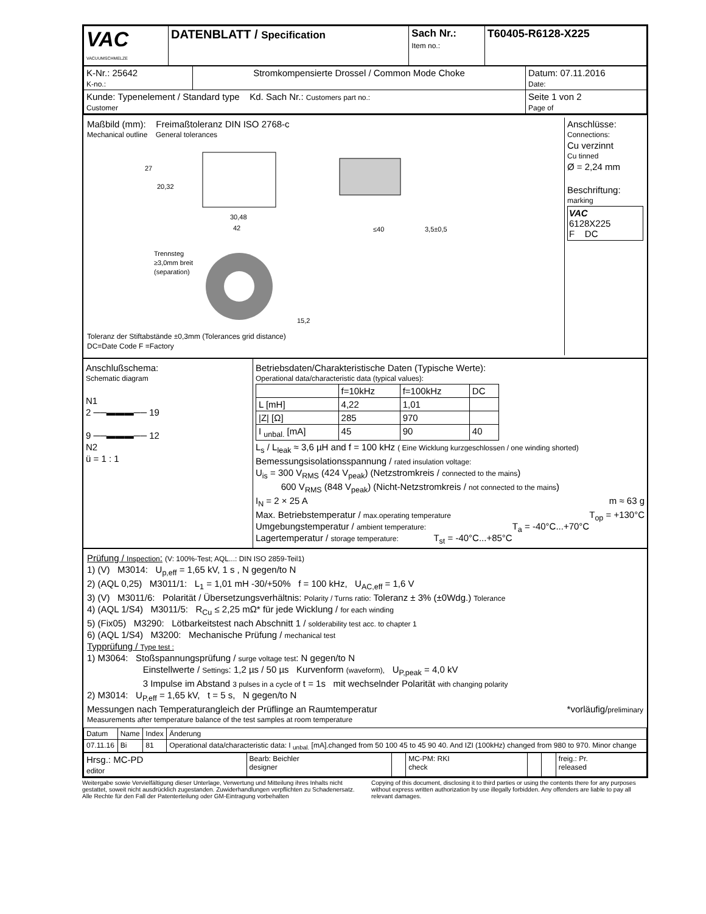| VAC VACUUMSCHMELZE | DATENBLATT / Specification | Sach Nr.: Item no.: | T60405-R6128-X225 |
| K-Nr.: 25642 K-no.: | Stromkompensierte Drossel / Common Mode Choke | Datum: 07.11.2016 Date: |
| Kunde: Typenelement / Standard type Kd. Sach Nr.: Customers part no.: Customer | | Seite 1 von 2 Page of |
Maßbild (mm): Freimaßtoleranz DIN ISO 2768-c
Mechanical outline General tolerances
27
20,32
30,48
42
≤40
3,5±0,5
15,2
Trennsteg
≥3,0mm breit
(separation)
Toleranz der Stiftabstände ±0,3mm (Tolerances grid distance)
DC=Date Code F =Factory
Anschlüsse:
Connections:
Cu verzinnt
Cu tinned
Ø = 2,24 mm
Beschriftung:
marking
VAC
6128X225
F DC
Anschlußschema:
Schematic diagram
N1
2 ──▬▬▬── 19
9 ──▬▬▬── 12
N2
ü = 1 : 1
Betriebsdaten/Charakteristische Daten (Typische Werte):
Operational data/characteristic data (typical values):
| | f=10kHz | f=100kHz | DC |
| L [mH] | 4,22 | 1,01 | |
| /Z/ [Ω] | 285 | 970 | |
| I <sub>unbal.</sub> [mA] | 45 | 90 | 40 |
L<sub>s</sub> / L<sub>leak</sub> ≈ 3,6 µH and f = 100 kHz ( Eine Wicklung kurzgeschlossen / one winding shorted)
Bemessungsisolationsspannung / rated insulation voltage:
U<sub>is</sub> = 300 V<sub>RMS</sub> (424 V<sub>peak</sub>) (Netzstromkreis / connected to the mains)
600 V<sub>RMS</sub> (848 V<sub>peak</sub>) (Nicht-Netzstromkreis / not connected to the mains)
I<sub>N</sub> = 2 × 25 A m ≈ 63 g
Max. Betriebstemperatur / max.operating temperature T<sub>op</sub> = +130°C
Umgebungstemperatur / ambient temperature: T<sub>a</sub> = -40°C...+70°C
Lagertemperatur / storage temperature: T<sub>st</sub> = -40°C...+85°C
Prüfung / Inspection: (V: 100%-Test; AQL...: DIN ISO 2859-Teil1)
1) (V) M3014: U<sub>p,eff</sub> = 1,65 kV, 1 s , N gegen/to N
2) (AQL 0,25) M3011/1: L<sub>1</sub> = 1,01 mH -30/+50% f = 100 kHz, U<sub>AC,eff</sub> = 1,6 V
3) (V) M3011/6: Polarität / Übersetzungsverhältnis: Polarity / Turns ratio: Toleranz ± 3% (±0Wdg.) Tolerance
4) (AQL 1/S4) M3011/5: R<sub>Cu</sub> ≤ 2,25 mΩ* für jede Wicklung / for each winding
5) (Fix05) M3290: Lötbarkeitstest nach Abschnitt 1 / solderability test acc. to chapter 1
6) (AQL 1/S4) M3200: Mechanische Prüfung / mechanical test
Typprüfung / Type test :
1) M3064: Stoßspannungsprüfung / surge voltage test: N gegen/to N
Einstellwerte / Settings: 1,2 µs / 50 µs Kurvenform (waveform), U<sub>P,peak</sub> = 4,0 kV
3 Impulse im Abstand 3 pulses in a cycle of t = 1s mit wechselnder Polarität with changing polarity
2) M3014: U<sub>P,eff</sub> = 1,65 kV, t = 5 s, N gegen/to N
Messungen nach Temperaturangleich der Prüflinge an Raumtemperatur *vorläufig/preliminary
Measurements after temperature balance of the test samples at room temperature
| Datum | Name | Index | Änderung |
| 07.11.16 | Bi | 81 | Operational data/characteristic data: I <sub>unbal.</sub> [mA].changed from 50 100 45 to 45 90 40. And IZI (100kHz) changed from 980 to 970. Minor change |
| Hrsg.: MC-PD editor | Bearb: Beichler designer | | MC-PM: RKI check | | | freig.: Pr. released |
Weitergabe sowie Vervielfältigung dieser Unterlage, Verwertung und Mitteilung ihres Inhalts nicht gestattet, soweit nicht ausdrücklich zugestanden. Zuwiderhandlungen verpflichten zu Schadenersatz. Alle Rechte für den Fall der Patenterteilung oder GM-Eintragung vorbehalten
Copying of this document, disclosing it to third parties or using the contents there for any purposes without express written authorization by use illegally forbidden. Any offenders are liable to pay all relevant damages.